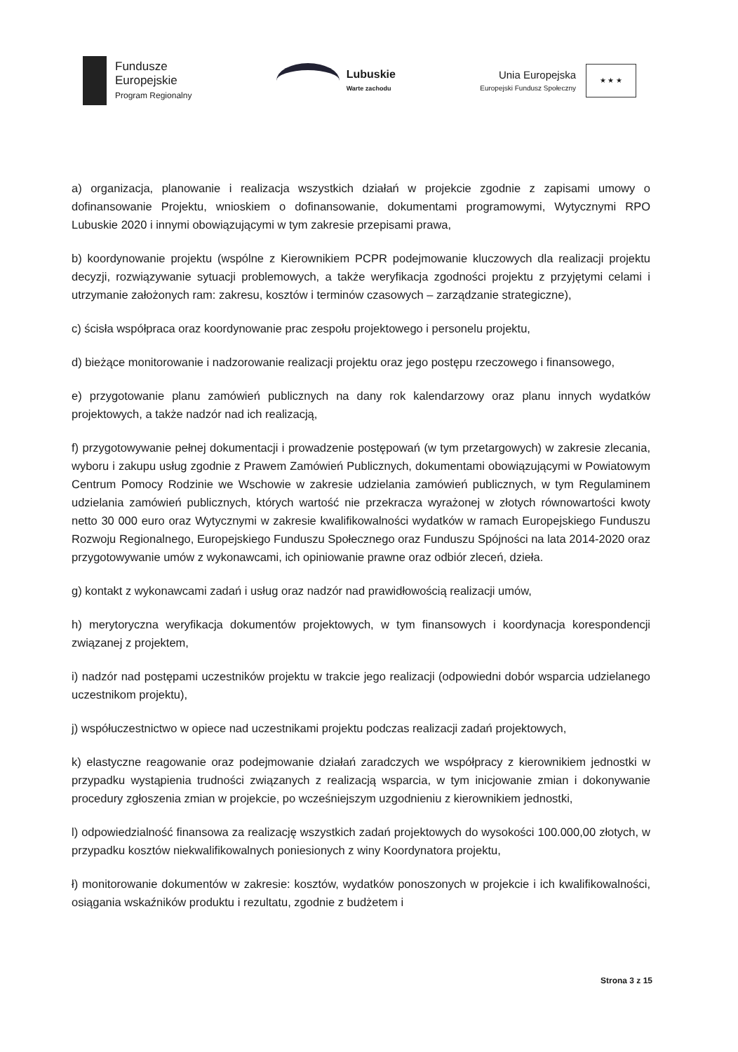Fundusze
Europejskie
Program Regionalny
Lubuskie
Warte zachodu
Unia Europejska
Europejski Fundusz Społeczny
★ ★ ★
a) organizacja, planowanie i realizacja wszystkich działań w projekcie zgodnie z zapisami umowy o dofinansowanie Projektu, wnioskiem o dofinansowanie, dokumentami programowymi, Wytycznymi RPO Lubuskie 2020 i innymi obowiązującymi w tym zakresie przepisami prawa,
b) koordynowanie projektu (wspólne z Kierownikiem PCPR podejmowanie kluczowych dla realizacji projektu decyzji, rozwiązywanie sytuacji problemowych, a także weryfikacja zgodności projektu z przyjętymi celami i utrzymanie założonych ram: zakresu, kosztów i terminów czasowych – zarządzanie strategiczne),
c) ścisła współpraca oraz koordynowanie prac zespołu projektowego i personelu projektu,
d) bieżące monitorowanie i nadzorowanie realizacji projektu oraz jego postępu rzeczowego i finansowego,
e) przygotowanie planu zamówień publicznych na dany rok kalendarzowy oraz planu innych wydatków projektowych, a także nadzór nad ich realizacją,
f) przygotowywanie pełnej dokumentacji i prowadzenie postępowań (w tym przetargowych) w zakresie zlecania, wyboru i zakupu usług zgodnie z Prawem Zamówień Publicznych, dokumentami obowiązującymi w Powiatowym Centrum Pomocy Rodzinie we Wschowie w zakresie udzielania zamówień publicznych, w tym Regulaminem udzielania zamówień publicznych, których wartość nie przekracza wyrażonej w złotych równowartości kwoty netto 30 000 euro oraz Wytycznymi w zakresie kwalifikowalności wydatków w ramach Europejskiego Funduszu Rozwoju Regionalnego, Europejskiego Funduszu Społecznego oraz Funduszu Spójności na lata 2014-2020 oraz przygotowywanie umów z wykonawcami, ich opiniowanie prawne oraz odbiór zleceń, dzieła.
g) kontakt z wykonawcami zadań i usług oraz nadzór nad prawidłowością realizacji umów,
h) merytoryczna weryfikacja dokumentów projektowych, w tym finansowych i koordynacja korespondencji związanej z projektem,
i) nadzór nad postępami uczestników projektu w trakcie jego realizacji (odpowiedni dobór wsparcia udzielanego uczestnikom projektu),
j) współuczestnictwo w opiece nad uczestnikami projektu podczas realizacji zadań projektowych,
k) elastyczne reagowanie oraz podejmowanie działań zaradczych we współpracy z kierownikiem jednostki w przypadku wystąpienia trudności związanych z realizacją wsparcia, w tym inicjowanie zmian i dokonywanie procedury zgłoszenia zmian w projekcie, po wcześniejszym uzgodnieniu z kierownikiem jednostki,
l) odpowiedzialność finansowa za realizację wszystkich zadań projektowych do wysokości 100.000,00 złotych, w przypadku kosztów niekwalifikowalnych poniesionych z winy Koordynatora projektu,
ł) monitorowanie dokumentów w zakresie: kosztów, wydatków ponoszonych w projekcie i ich kwalifikowalności, osiągania wskaźników produktu i rezultatu, zgodnie z budżetem i
Strona 3 z 15